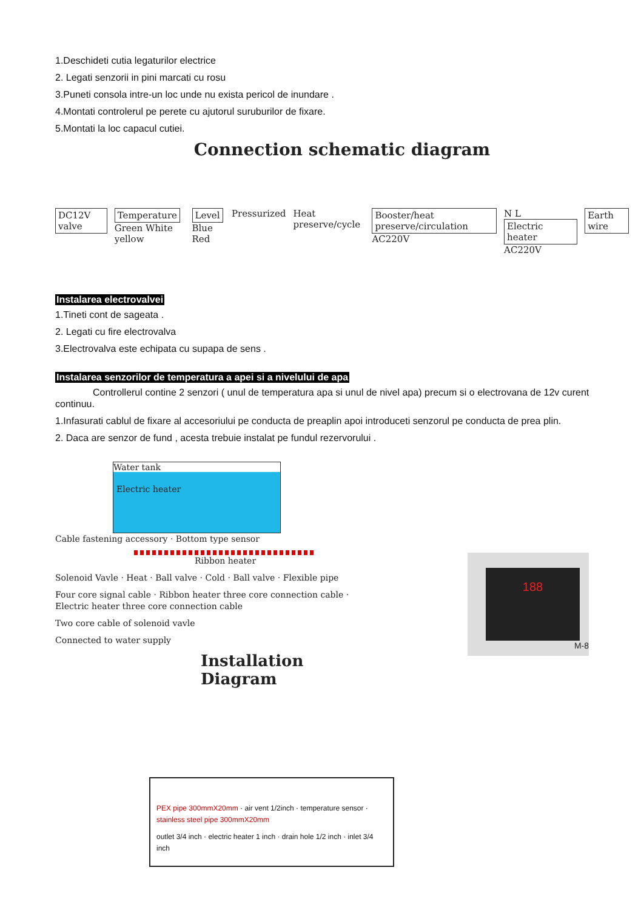1.Deschideti cutia legaturilor electrice
2. Legati senzorii in pini marcati cu rosu
3.Puneti consola intre-un loc unde nu exista pericol de inundare .
4.Montati controlerul pe perete cu ajutorul suruburilor de fixare.
5.Montati la loc capacul cutiei.
Connection schematic diagram
DC12V valve Temperature
Green White yellow Level
Blue Red Pressurized Heat preserve/cycle Booster/heat preserve/circulation
AC220V N L Electric heater
AC220V Earth wire
Instalarea electrovalvei
1.Tineti cont de sageata .
2. Legati cu fire electrovalva
3.Electrovalva este echipata cu supapa de sens .
Instalarea senzorilor de temperatura a apei si a nivelului de apa
Controllerul contine 2 senzori ( unul de temperatura apa si unul de nivel apa) precum si o electrovana de 12v curent continuu.
1.Infasurati cablul de fixare al accesoriului pe conducta de preaplin apoi introduceti senzorul pe conducta de prea plin.
2. Daca are senzor de fund , acesta trebuie instalat pe fundul rezervorului .
Water tank
Electric heater
Cable fastening accessory · Bottom type sensor
Ribbon heater
Solenoid Vavle · Heat · Ball valve · Cold · Ball valve · Flexible pipe
Four core signal cable · Ribbon heater three core connection cable · Electric heater three core connection cable
Two core cable of solenoid vavle
Connected to water supply
Installation Diagram
188
M-8
PEX pipe 300mmX20mm · air vent 1/2inch · temperature sensor · stainless steel pipe 300mmX20mm
outlet 3/4 inch · electric heater 1 inch · drain hole 1/2 inch · inlet 3/4 inch